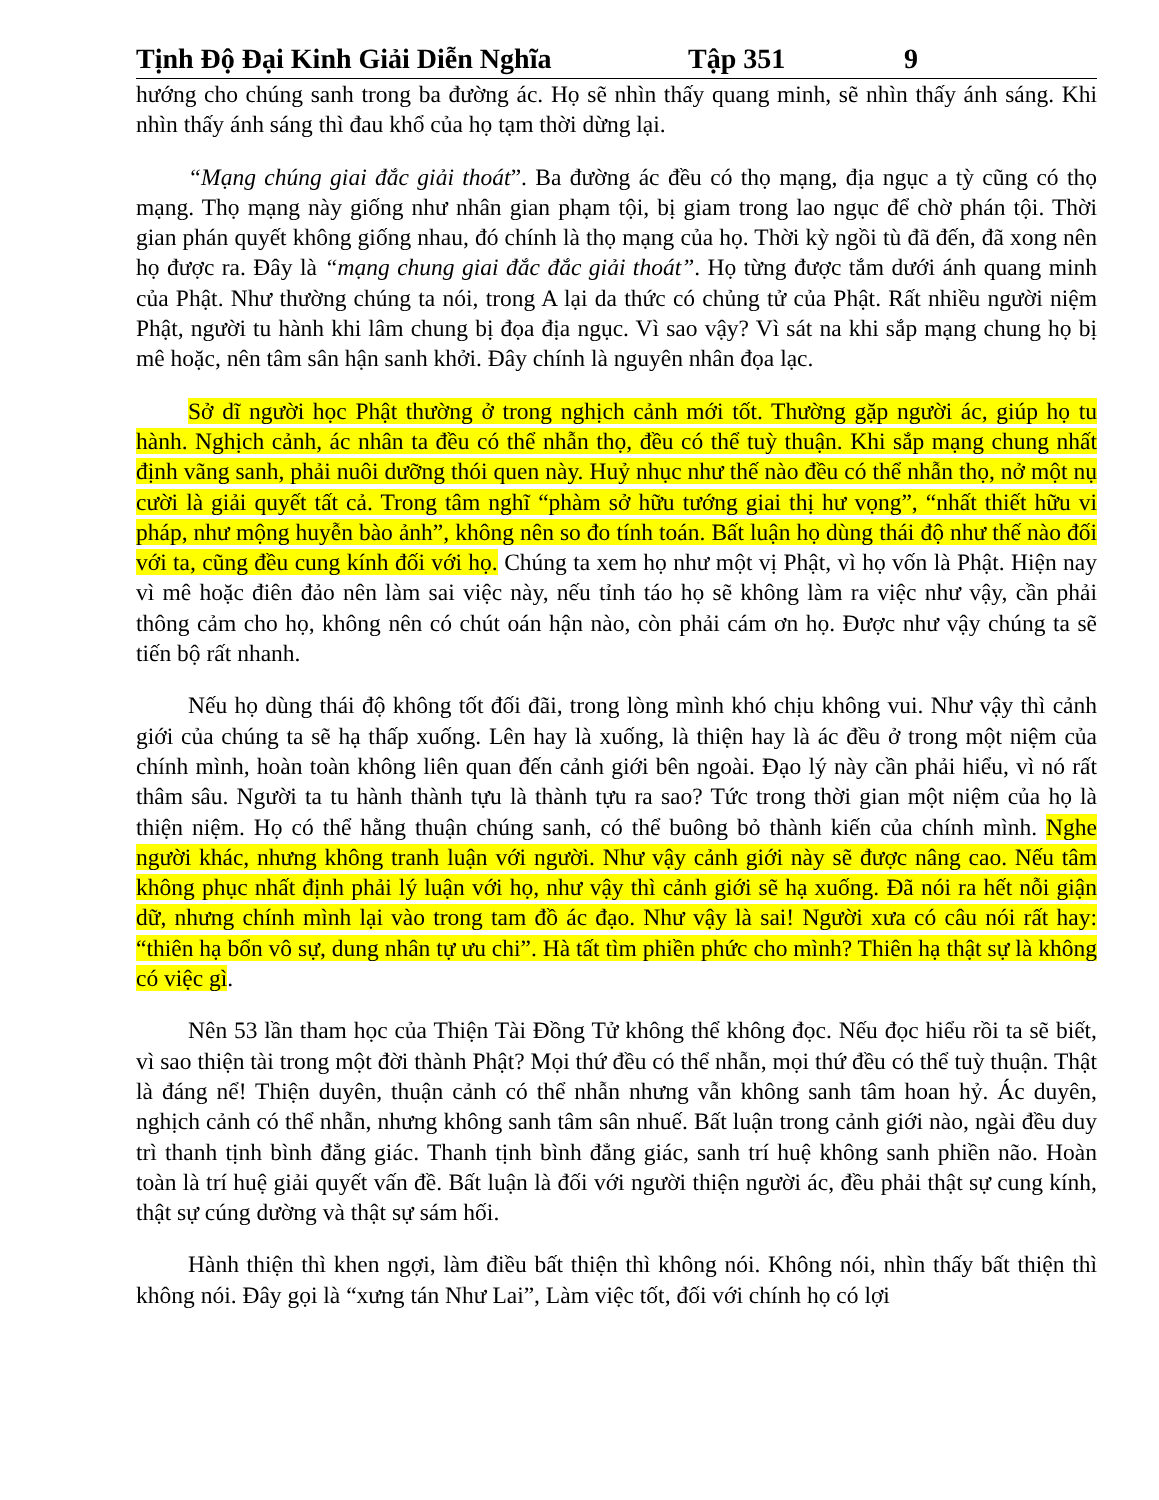Tịnh Độ Đại Kinh Giải Diễn Nghĩa Tập 351 9
hướng cho chúng sanh trong ba đường ác. Họ sẽ nhìn thấy quang minh, sẽ nhìn thấy ánh sáng. Khi nhìn thấy ánh sáng thì đau khổ của họ tạm thời dừng lại.
“Mạng chúng giai đắc giải thoát”. Ba đường ác đều có thọ mạng, địa ngục a tỳ cũng có thọ mạng. Thọ mạng này giống như nhân gian phạm tội, bị giam trong lao ngục để chờ phán tội. Thời gian phán quyết không giống nhau, đó chính là thọ mạng của họ. Thời kỳ ngồi tù đã đến, đã xong nên họ được ra. Đây là “mạng chung giai đắc đắc giải thoát”. Họ từng được tắm dưới ánh quang minh của Phật. Như thường chúng ta nói, trong A lại da thức có chủng tử của Phật. Rất nhiều người niệm Phật, người tu hành khi lâm chung bị đọa địa ngục. Vì sao vậy? Vì sát na khi sắp mạng chung họ bị mê hoặc, nên tâm sân hận sanh khởi. Đây chính là nguyên nhân đọa lạc.
Sở dĩ người học Phật thường ở trong nghịch cảnh mới tốt. Thường gặp người ác, giúp họ tu hành. Nghịch cảnh, ác nhân ta đều có thể nhẫn thọ, đều có thể tuỳ thuận. Khi sắp mạng chung nhất định vãng sanh, phải nuôi dưỡng thói quen này. Huỷ nhục như thế nào đều có thể nhẫn thọ, nở một nụ cười là giải quyết tất cả. Trong tâm nghĩ “phàm sở hữu tướng giai thị hư vọng”, “nhất thiết hữu vi pháp, như mộng huyễn bào ảnh”, không nên so đo tính toán. Bất luận họ dùng thái độ như thế nào đối với ta, cũng đều cung kính đối với họ. Chúng ta xem họ như một vị Phật, vì họ vốn là Phật. Hiện nay vì mê hoặc điên đảo nên làm sai việc này, nếu tỉnh táo họ sẽ không làm ra việc như vậy, cần phải thông cảm cho họ, không nên có chút oán hận nào, còn phải cám ơn họ. Được như vậy chúng ta sẽ tiến bộ rất nhanh.
Nếu họ dùng thái độ không tốt đối đãi, trong lòng mình khó chịu không vui. Như vậy thì cảnh giới của chúng ta sẽ hạ thấp xuống. Lên hay là xuống, là thiện hay là ác đều ở trong một niệm của chính mình, hoàn toàn không liên quan đến cảnh giới bên ngoài. Đạo lý này cần phải hiểu, vì nó rất thâm sâu. Người ta tu hành thành tựu là thành tựu ra sao? Tức trong thời gian một niệm của họ là thiện niệm. Họ có thể hằng thuận chúng sanh, có thể buông bỏ thành kiến của chính mình. Nghe người khác, nhưng không tranh luận với người. Như vậy cảnh giới này sẽ được nâng cao. Nếu tâm không phục nhất định phải lý luận với họ, như vậy thì cảnh giới sẽ hạ xuống. Đã nói ra hết nỗi giận dữ, nhưng chính mình lại vào trong tam đồ ác đạo. Như vậy là sai! Người xưa có câu nói rất hay: “thiên hạ bổn vô sự, dung nhân tự ưu chi”. Hà tất tìm phiền phức cho mình? Thiên hạ thật sự là không có việc gì.
Nên 53 lần tham học của Thiện Tài Đồng Tử không thể không đọc. Nếu đọc hiểu rồi ta sẽ biết, vì sao thiện tài trong một đời thành Phật? Mọi thứ đều có thể nhẫn, mọi thứ đều có thể tuỳ thuận. Thật là đáng nể! Thiện duyên, thuận cảnh có thể nhẫn nhưng vẫn không sanh tâm hoan hỷ. Ác duyên, nghịch cảnh có thể nhẫn, nhưng không sanh tâm sân nhuế. Bất luận trong cảnh giới nào, ngài đều duy trì thanh tịnh bình đẳng giác. Thanh tịnh bình đẳng giác, sanh trí huệ không sanh phiền não. Hoàn toàn là trí huệ giải quyết vấn đề. Bất luận là đối với người thiện người ác, đều phải thật sự cung kính, thật sự cúng dường và thật sự sám hối.
Hành thiện thì khen ngợi, làm điều bất thiện thì không nói. Không nói, nhìn thấy bất thiện thì không nói. Đây gọi là “xưng tán Như Lai”, Làm việc tốt, đối với chính họ có lợi